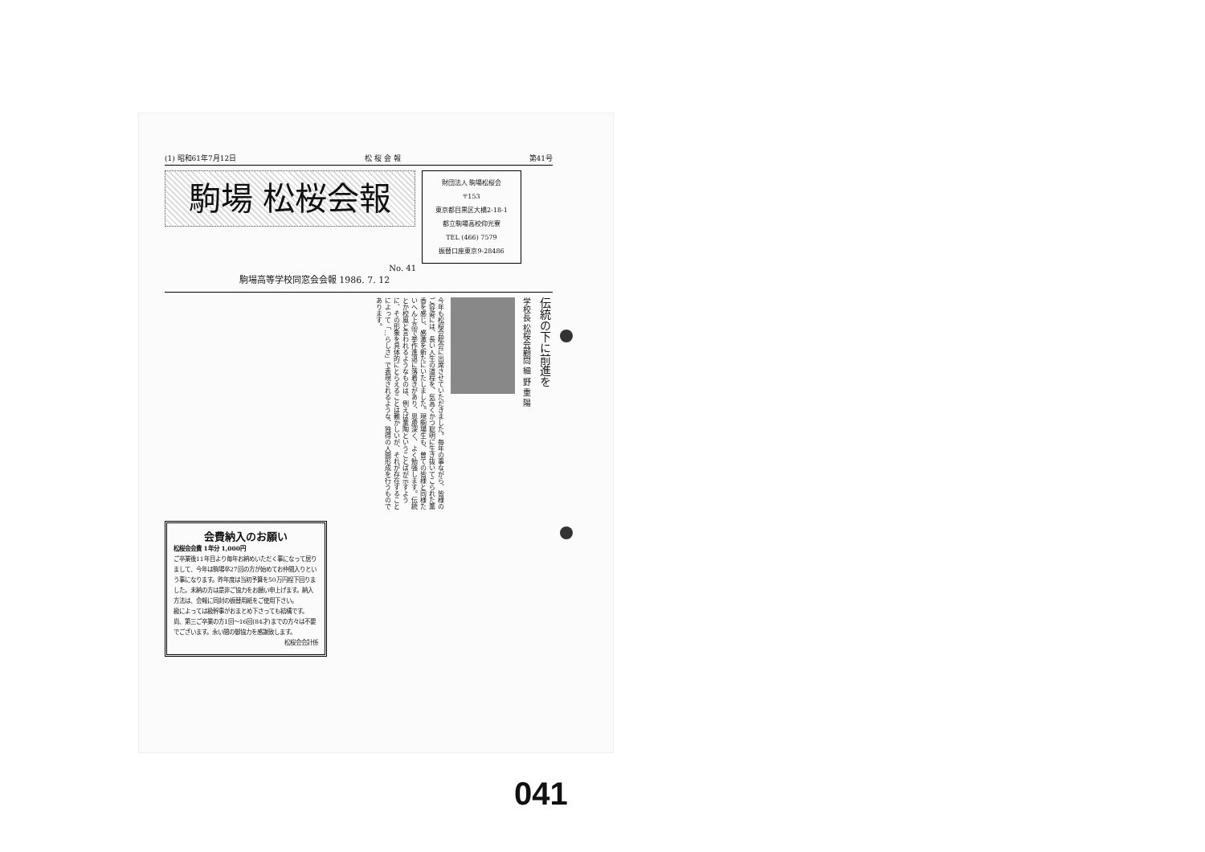(1) 昭和61年7月12日 松 桜 会 報 第41号
駒場 松桜会報
財団法人 駒場松桜会
〒153
東京都目黒区大橋2-18-1
都立駒場高校仰光寮
TEL (466) 7579
振替口座東京9-28486
No. 41
駒場高等学校同窓会会報 1986. 7. 12
伝統の下に前進を
学校長 松桜会顧問 細 野 重 陽
今年も松桜会総会に出席させていただきました。毎年の事ながら、皆様のご容姿には、長い人生の道程を、気高くかつ聡明に生き抜いてこられた薫香を感じ、感激を新たにいたしました。現駒場生も、曽ての皆様と同様たいへん上品で挙作進退に落着きがあり、思慮深く、よく勉強します。伝統とか校風と言われるようなものは、例えば薫陶ということばが示すように、その形象を具体的にとらえることは難かしいが、それが存在することによって「…らしさ」で表現されるような、独得の人間形成を行うものであります。
会費納入のお願い
松桜会会費 1年分 1,000円
ご卒業後11年目より毎年お納めいただく事になって居りまして、今年は駒場卒27回の方が始めてお仲間入りという事になります。昨年度は当初予算を50万円程下回りました。未納の方は是非ご協力をお願い申上げます。納入方法は、会報に同封の振替用紙をご使用下さい。
級によっては級幹事がおまとめ下さっても結構です。
尚、第三ご卒業の方1回〜16回(84才)までの方々は不要でございます。永い間の御協力を感謝致します。
松桜会会計係
041